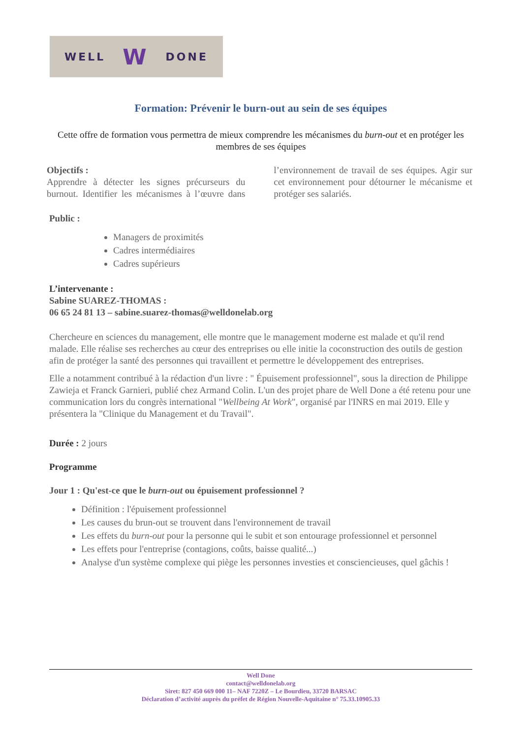WELL W DONE
Formation: Prévenir le burn-out au sein de ses équipes
Cette offre de formation vous permettra de mieux comprendre les mécanismes du burn-out et en protéger les membres de ses équipes
Objectifs :
Apprendre à détecter les signes précurseurs du burnout. Identifier les mécanismes à l’œuvre dans l’environnement de travail de ses équipes. Agir sur cet environnement pour détourner le mécanisme et protéger ses salariés.
Public :
Managers de proximités
Cadres intermédiaires
Cadres supérieurs
L’intervenante :
Sabine SUAREZ-THOMAS :
06 65 24 81 13 – sabine.suarez-thomas@welldonelab.org
Chercheure en sciences du management, elle montre que le management moderne est malade et qu'il rend malade. Elle réalise ses recherches au cœur des entreprises ou elle initie la coconstruction des outils de gestion afin de protéger la santé des personnes qui travaillent et permettre le développement des entreprises.
Elle a notamment contribué à la rédaction d'un livre : " Épuisement professionnel", sous la direction de Philippe Zawieja et Franck Garnieri, publié chez Armand Colin. L'un des projet phare de Well Done a été retenu pour une communication lors du congrès international "Wellbeing At Work", organisé par l'INRS en mai 2019. Elle y présentera la "Clinique du Management et du Travail".
Durée : 2 jours
Programme
Jour 1 : Qu'est-ce que le burn-out ou épuisement professionnel ?
Définition : l'épuisement professionnel
Les causes du brun-out se trouvent dans l'environnement de travail
Les effets du burn-out pour la personne qui le subit et son entourage professionnel et personnel
Les effets pour l'entreprise (contagions, coûts, baisse qualité...)
Analyse d'un système complexe qui piège les personnes investies et consciencieuses, quel gâchis !
Well Done
contact@welldonelab.org
Siret: 827 450 669 000 11– NAF 7220Z – Le Bourdieu, 33720 BARSAC
Déclaration d’activité auprès du préfet de Région Nouvelle-Aquitaine n° 75.33.10905.33